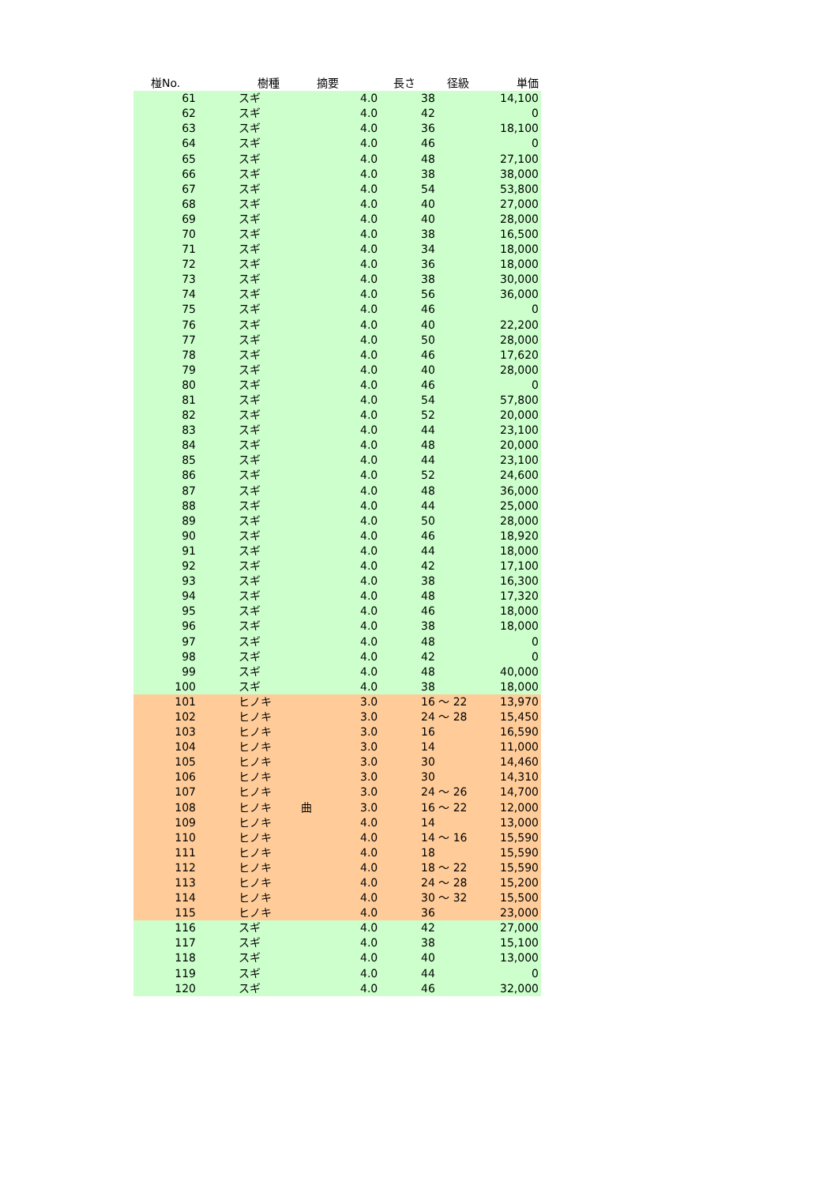| 椪No. | 樹種 | 摘要 | 長さ | 径級 | 単価 |
| --- | --- | --- | --- | --- | --- |
| 61 | スギ | | 4.0 | 38 | 14,100 |
| 62 | スギ | | 4.0 | 42 | 0 |
| 63 | スギ | | 4.0 | 36 | 18,100 |
| 64 | スギ | | 4.0 | 46 | 0 |
| 65 | スギ | | 4.0 | 48 | 27,100 |
| 66 | スギ | | 4.0 | 38 | 38,000 |
| 67 | スギ | | 4.0 | 54 | 53,800 |
| 68 | スギ | | 4.0 | 40 | 27,000 |
| 69 | スギ | | 4.0 | 40 | 28,000 |
| 70 | スギ | | 4.0 | 38 | 16,500 |
| 71 | スギ | | 4.0 | 34 | 18,000 |
| 72 | スギ | | 4.0 | 36 | 18,000 |
| 73 | スギ | | 4.0 | 38 | 30,000 |
| 74 | スギ | | 4.0 | 56 | 36,000 |
| 75 | スギ | | 4.0 | 46 | 0 |
| 76 | スギ | | 4.0 | 40 | 22,200 |
| 77 | スギ | | 4.0 | 50 | 28,000 |
| 78 | スギ | | 4.0 | 46 | 17,620 |
| 79 | スギ | | 4.0 | 40 | 28,000 |
| 80 | スギ | | 4.0 | 46 | 0 |
| 81 | スギ | | 4.0 | 54 | 57,800 |
| 82 | スギ | | 4.0 | 52 | 20,000 |
| 83 | スギ | | 4.0 | 44 | 23,100 |
| 84 | スギ | | 4.0 | 48 | 20,000 |
| 85 | スギ | | 4.0 | 44 | 23,100 |
| 86 | スギ | | 4.0 | 52 | 24,600 |
| 87 | スギ | | 4.0 | 48 | 36,000 |
| 88 | スギ | | 4.0 | 44 | 25,000 |
| 89 | スギ | | 4.0 | 50 | 28,000 |
| 90 | スギ | | 4.0 | 46 | 18,920 |
| 91 | スギ | | 4.0 | 44 | 18,000 |
| 92 | スギ | | 4.0 | 42 | 17,100 |
| 93 | スギ | | 4.0 | 38 | 16,300 |
| 94 | スギ | | 4.0 | 48 | 17,320 |
| 95 | スギ | | 4.0 | 46 | 18,000 |
| 96 | スギ | | 4.0 | 38 | 18,000 |
| 97 | スギ | | 4.0 | 48 | 0 |
| 98 | スギ | | 4.0 | 42 | 0 |
| 99 | スギ | | 4.0 | 48 | 40,000 |
| 100 | スギ | | 4.0 | 38 | 18,000 |
| 101 | ヒノキ | | 3.0 | 16 ～ 22 | 13,970 |
| 102 | ヒノキ | | 3.0 | 24 ～ 28 | 15,450 |
| 103 | ヒノキ | | 3.0 | 16 | 16,590 |
| 104 | ヒノキ | | 3.0 | 14 | 11,000 |
| 105 | ヒノキ | | 3.0 | 30 | 14,460 |
| 106 | ヒノキ | | 3.0 | 30 | 14,310 |
| 107 | ヒノキ | | 3.0 | 24 ～ 26 | 14,700 |
| 108 | ヒノキ | 曲 | 3.0 | 16 ～ 22 | 12,000 |
| 109 | ヒノキ | | 4.0 | 14 | 13,000 |
| 110 | ヒノキ | | 4.0 | 14 ～ 16 | 15,590 |
| 111 | ヒノキ | | 4.0 | 18 | 15,590 |
| 112 | ヒノキ | | 4.0 | 18 ～ 22 | 15,590 |
| 113 | ヒノキ | | 4.0 | 24 ～ 28 | 15,200 |
| 114 | ヒノキ | | 4.0 | 30 ～ 32 | 15,500 |
| 115 | ヒノキ | | 4.0 | 36 | 23,000 |
| 116 | スギ | | 4.0 | 42 | 27,000 |
| 117 | スギ | | 4.0 | 38 | 15,100 |
| 118 | スギ | | 4.0 | 40 | 13,000 |
| 119 | スギ | | 4.0 | 44 | 0 |
| 120 | スギ | | 4.0 | 46 | 32,000 |